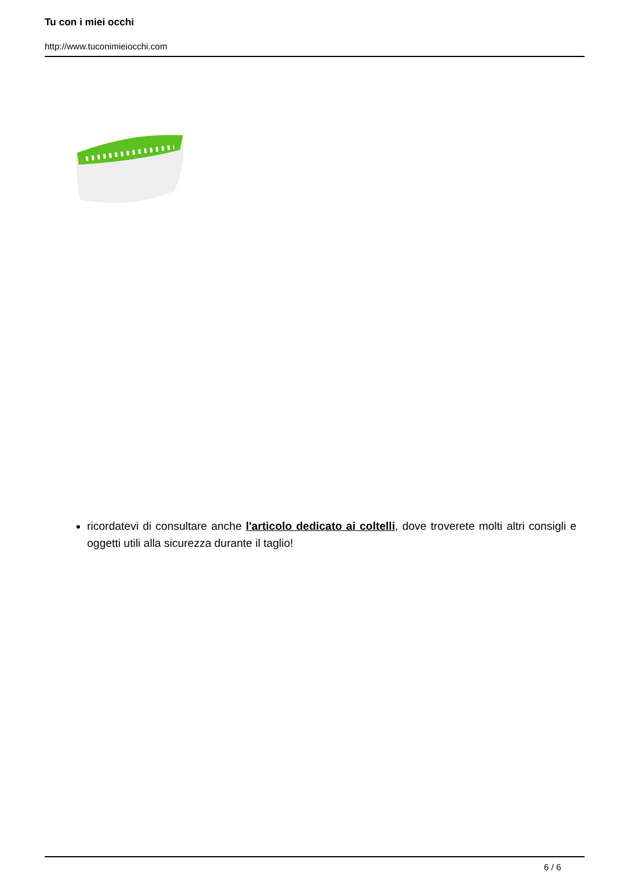Tu con i miei occhi
http://www.tuconimieiocchi.com
ricordatevi di consultare anche l'articolo dedicato ai coltelli, dove troverete molti altri consigli e oggetti utili alla sicurezza durante il taglio!
6 / 6